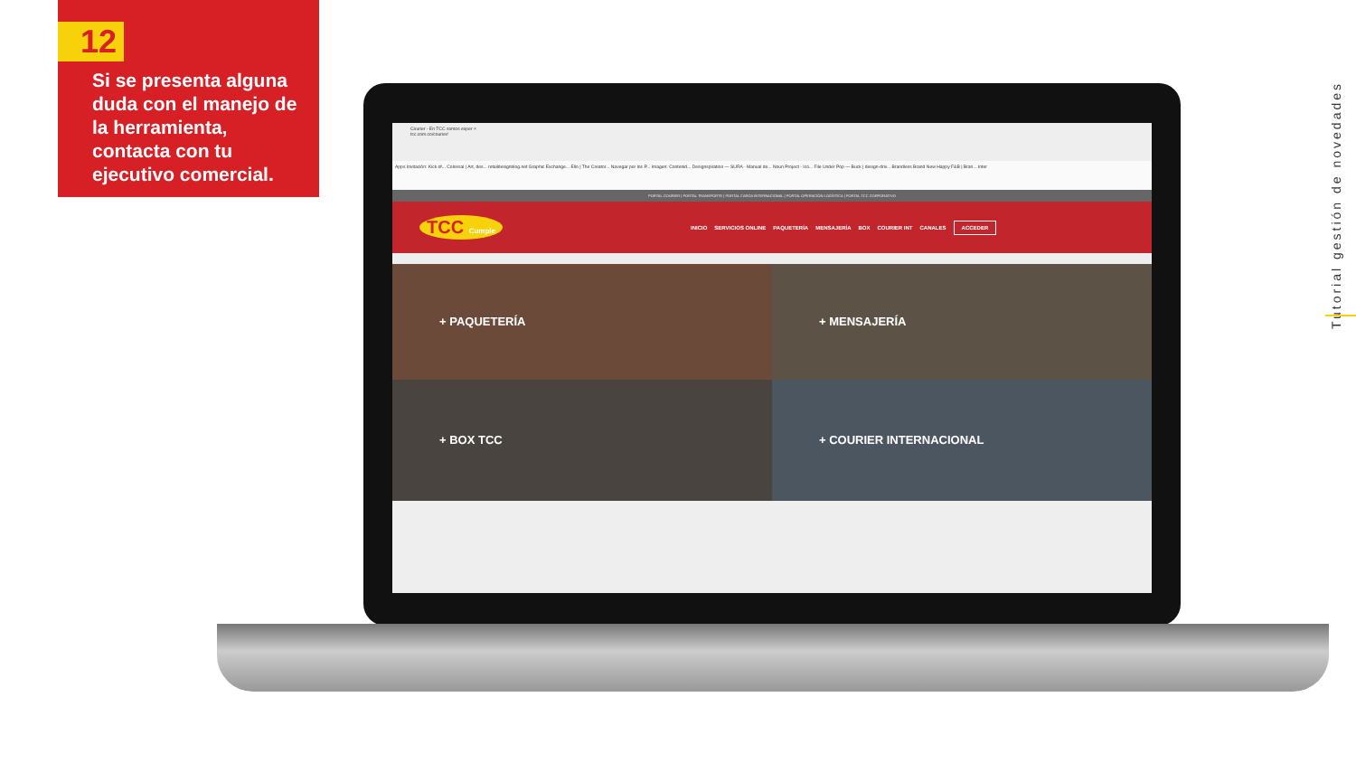12
Si se presenta alguna duda con el manejo de la herramienta, contacta con tu ejecutivo comercial.
Tutorial gestión de novedades
Courier - En TCC somos exper ×
tcc.com.co/courier/
Apps Invitación: Kick of... Colossal | Art, des... retaildesignblog.net Graphic Exchange... Ello | The Creator... Navegar por los P... Imagen: Contenid... Designspiration — SURA - Manual de... Noun Project - Ico... File Under Pop — Buck | design-driv... Brandless Brand New Happy F&B | Bran... Inter
PORTAL COURIER | PORTAL TRANSPORTE | PORTAL CARGA INTERNACIONAL | PORTAL OPERACIÓN LOGÍSTICA | PORTAL TCC CORPORATIVO
TCC Cumple INICIO SERVICIOS ONLINE PAQUETERÍA MENSAJERÍA BOX COURIER INT CANALES ACCEDER
+ PAQUETERÍA
+ MENSAJERÍA
+ BOX TCC
+ COURIER INTERNACIONAL